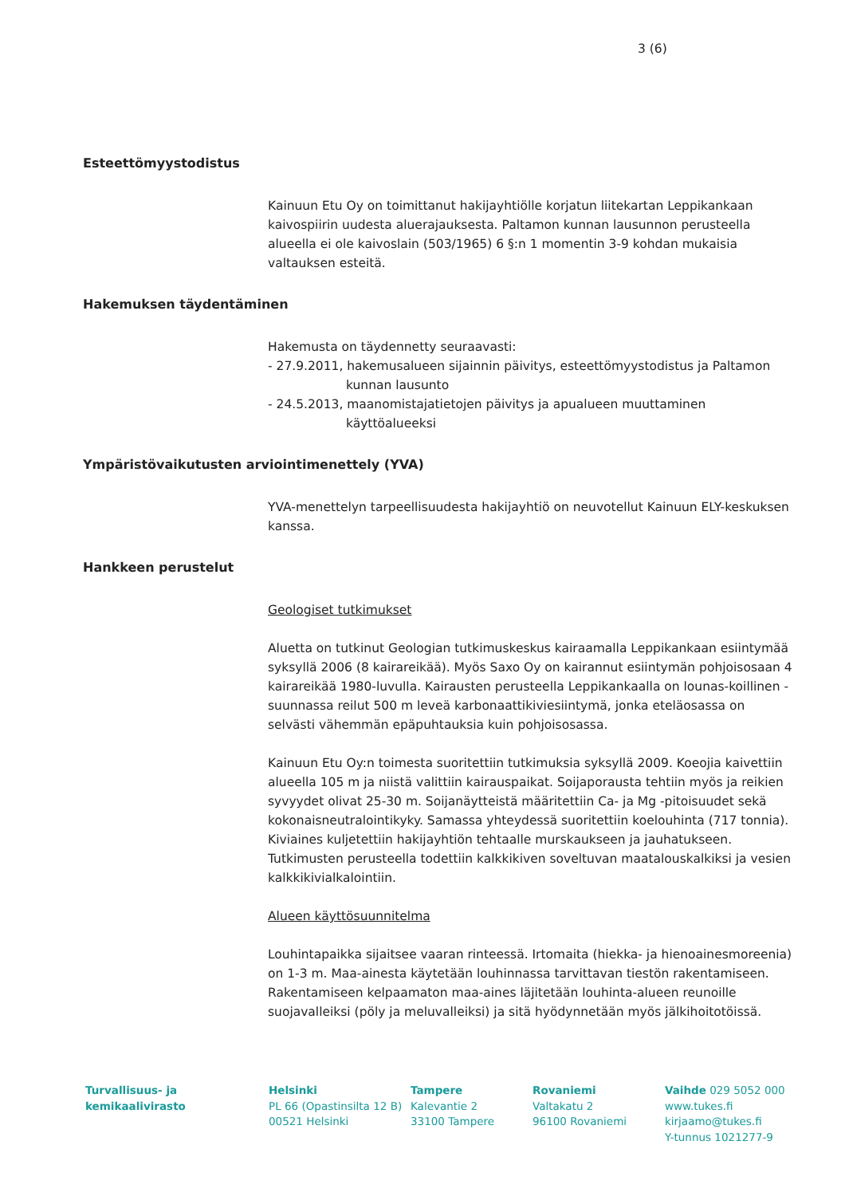3 (6)
Esteettömyystodistus
Kainuun Etu Oy on toimittanut hakijayhtiölle korjatun liitekartan Leppikankaan kaivospiirin uudesta aluerajauksesta. Paltamon kunnan lausunnon perusteella alueella ei ole kaivoslain (503/1965) 6 §:n 1 momentin 3-9 kohdan mukaisia valtauksen esteitä.
Hakemuksen täydentäminen
Hakemusta on täydennetty seuraavasti:
- 27.9.2011, hakemusalueen sijainnin päivitys, esteettömyystodistus ja Paltamon
kunnan lausunto
- 24.5.2013, maanomistajatietojen päivitys ja apualueen muuttaminen
käyttöalueeksi
Ympäristövaikutusten arviointimenettely (YVA)
YVA-menettelyn tarpeellisuudesta hakijayhtiö on neuvotellut Kainuun ELY-keskuksen kanssa.
Hankkeen perustelut
Geologiset tutkimukset
Aluetta on tutkinut Geologian tutkimuskeskus kairaamalla Leppikankaan esiintymää syksyllä 2006 (8 kairareikää). Myös Saxo Oy on kairannut esiintymän pohjoisosaan 4 kairareikää 1980-luvulla. Kairausten perusteella Leppikankaalla on lounas-koillinen -suunnassa reilut 500 m leveä karbonaattikiviesiintymä, jonka eteläosassa on selvästi vähemmän epäpuhtauksia kuin pohjoisosassa.
Kainuun Etu Oy:n toimesta suoritettiin tutkimuksia syksyllä 2009. Koeojia kaivettiin alueella 105 m ja niistä valittiin kairauspaikat. Soijaporausta tehtiin myös ja reikien syvyydet olivat 25-30 m. Soijanäytteistä määritettiin Ca- ja Mg -pitoisuudet sekä kokonaisneutralointikyky. Samassa yhteydessä suoritettiin koelouhinta (717 tonnia). Kiviaines kuljetettiin hakijayhtiön tehtaalle murskaukseen ja jauhatukseen. Tutkimusten perusteella todettiin kalkkikiven soveltuvan maatalouskalkiksi ja vesien kalkkikivialkalointiin.
Alueen käyttösuunnitelma
Louhintapaikka sijaitsee vaaran rinteessä. Irtomaita (hiekka- ja hienoainesmoreenia) on 1-3 m. Maa-ainesta käytetään louhinnassa tarvittavan tiestön rakentamiseen. Rakentamiseen kelpaamaton maa-aines läjitetään louhinta-alueen reunoille suojavalleiksi (pöly ja meluvalleiksi) ja sitä hyödynnetään myös jälkihoitotöissä.
Turvallisuus- ja
kemikaalivirasto
Helsinki
PL 66 (Opastinsilta 12 B)
00521 Helsinki
Tampere
Kalevantie 2
33100 Tampere
Rovaniemi
Valtakatu 2
96100 Rovaniemi
Vaihde 029 5052 000
www.tukes.fi
kirjaamo@tukes.fi
Y-tunnus 1021277-9